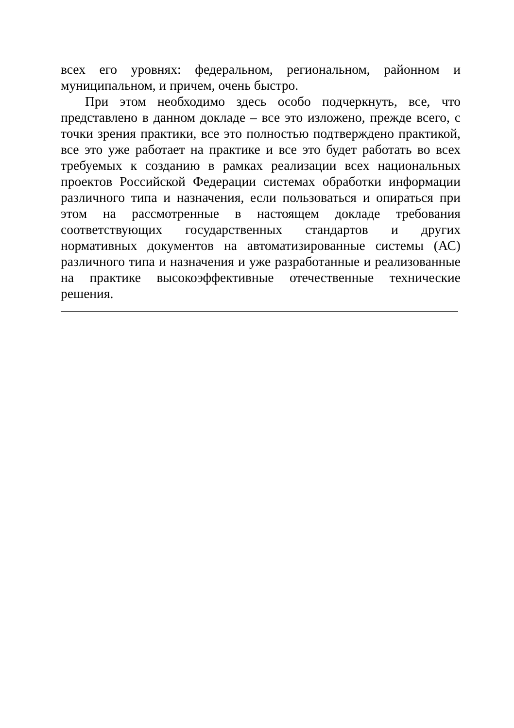всех его уровнях: федеральном, региональном, районном и муниципальном, и причем, очень быстро.
При этом необходимо здесь особо подчеркнуть, все, что представлено в данном докладе – все это изложено, прежде всего, с точки зрения практики, все это полностью подтверждено практикой, все это уже работает на практике и все это будет работать во всех требуемых к созданию в рамках реализации всех национальных проектов Российской Федерации системах обработки информации различного типа и назначения, если пользоваться и опираться при этом на рассмотренные в настоящем докладе требования соответствующих государственных стандартов и других нормативных документов на автоматизированные системы (АС) различного типа и назначения и уже разработанные и реализованные на практике высокоэффективные отечественные технические решения.